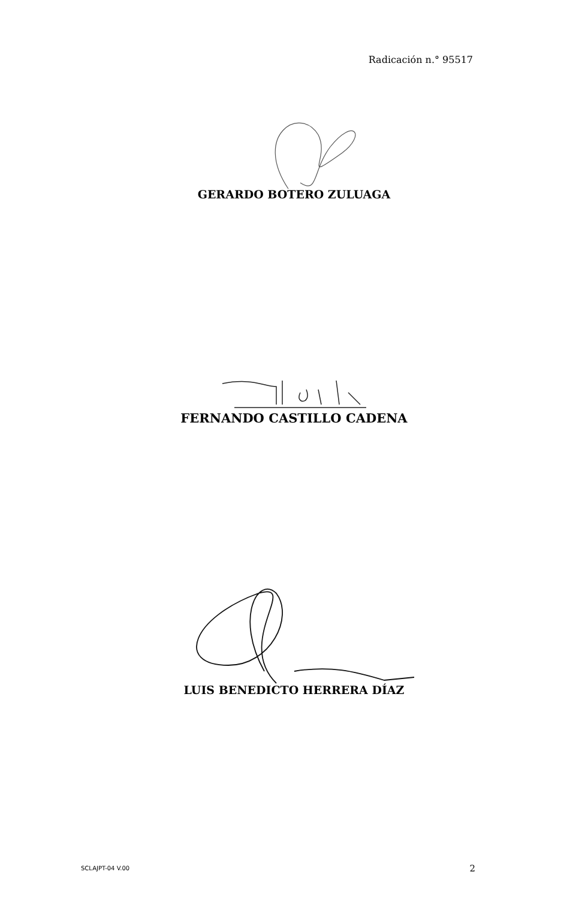Radicación n.° 95517
GERARDO BOTERO ZULUAGA
FERNANDO CASTILLO CADENA
LUIS BENEDICTO HERRERA DÍAZ
SCLAJPT-04 V.00 2